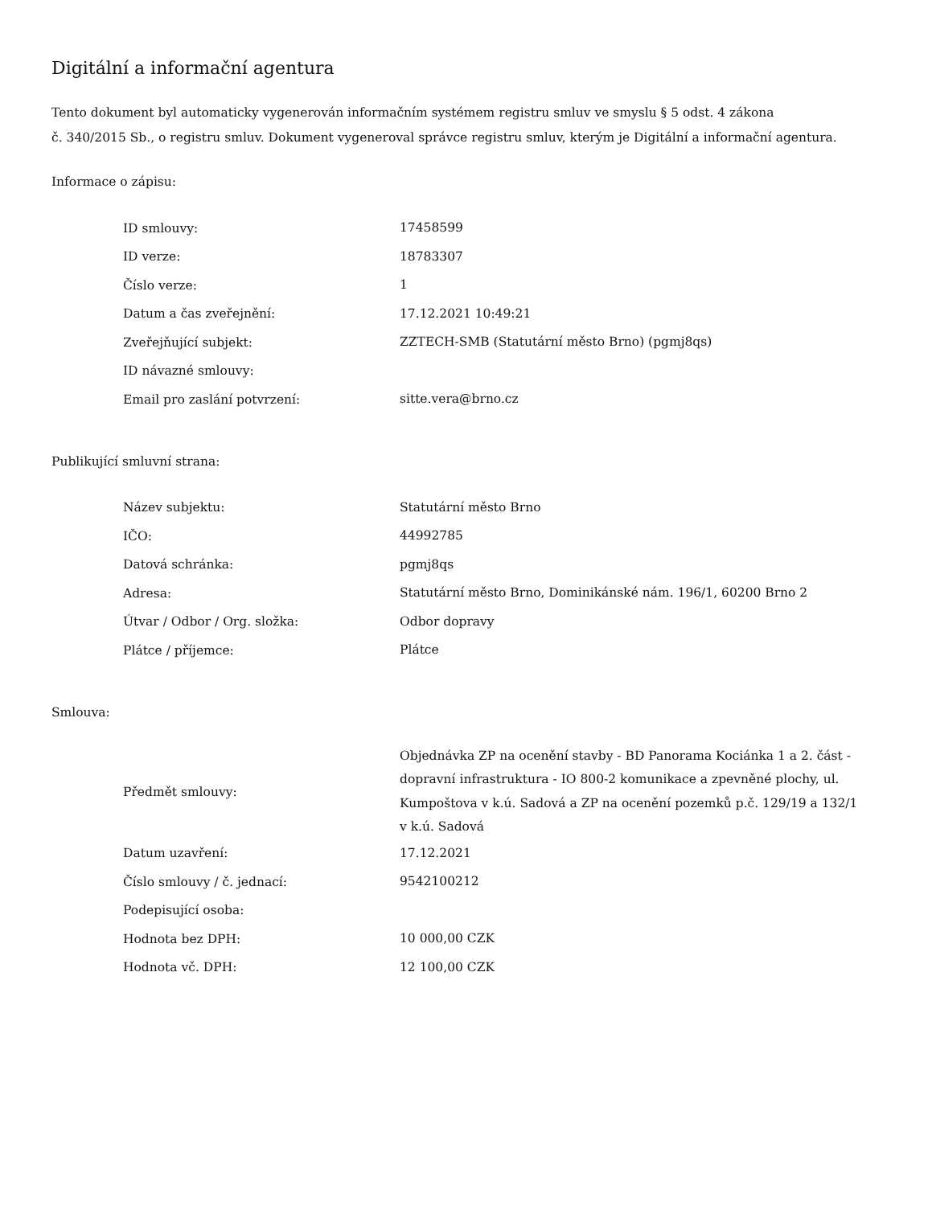Digitální a informační agentura
Tento dokument byl automaticky vygenerován informačním systémem registru smluv ve smyslu § 5 odst. 4 zákona
č. 340/2015 Sb., o registru smluv. Dokument vygeneroval správce registru smluv, kterým je Digitální a informační agentura.
Informace o zápisu:
| ID smlouvy: | 17458599 |
| ID verze: | 18783307 |
| Číslo verze: | 1 |
| Datum a čas zveřejnění: | 17.12.2021 10:49:21 |
| Zveřejňující subjekt: | ZZTECH-SMB (Statutární město Brno) (pgmj8qs) |
| ID návazné smlouvy: | |
| Email pro zaslání potvrzení: | sitte.vera@brno.cz |
Publikující smluvní strana:
| Název subjektu: | Statutární město Brno |
| IČO: | 44992785 |
| Datová schránka: | pgmj8qs |
| Adresa: | Statutární město Brno, Dominikánské nám. 196/1, 60200 Brno 2 |
| Útvar / Odbor / Org. složka: | Odbor dopravy |
| Plátce / příjemce: | Plátce |
Smlouva:
| Předmět smlouvy: | Objednávka ZP na ocenění stavby - BD Panorama Kociánka 1 a 2. část - dopravní infrastruktura - IO 800-2 komunikace a zpevněné plochy, ul. Kumpoštova v k.ú. Sadová a ZP na ocenění pozemků p.č. 129/19 a 132/1 v k.ú. Sadová |
| Datum uzavření: | 17.12.2021 |
| Číslo smlouvy / č. jednací: | 9542100212 |
| Podepisující osoba: | |
| Hodnota bez DPH: | 10 000,00 CZK |
| Hodnota vč. DPH: | 12 100,00 CZK |